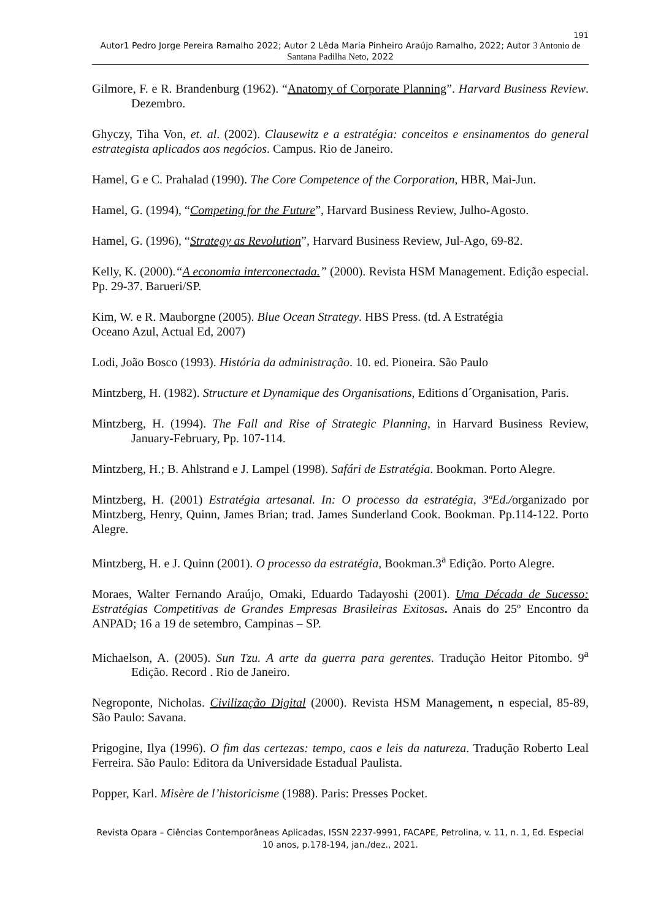191
Autor1 Pedro Jorge Pereira Ramalho 2022; Autor 2 Lêda Maria Pinheiro Araújo Ramalho, 2022; Autor 3 Antonio de Santana Padilha Neto, 2022
Gilmore, F. e R. Brandenburg (1962). “Anatomy of Corporate Planning”. Harvard Business Review. Dezembro.
Ghyczy, Tiha Von, et. al. (2002). Clausewitz e a estratégia: conceitos e ensinamentos do general estrategista aplicados aos negócios. Campus. Rio de Janeiro.
Hamel, G e C. Prahalad (1990). The Core Competence of the Corporation, HBR, Mai-Jun.
Hamel, G. (1994), “Competing for the Future”, Harvard Business Review, Julho-Agosto.
Hamel, G. (1996), “Strategy as Revolution”, Harvard Business Review, Jul-Ago, 69-82.
Kelly, K. (2000).“A economia interconectada.” (2000). Revista HSM Management. Edição especial. Pp. 29-37. Barueri/SP.
Kim, W. e R. Mauborgne (2005). Blue Ocean Strategy. HBS Press. (td. A Estratégia
Oceano Azul, Actual Ed, 2007)
Lodi, João Bosco (1993). História da administração. 10. ed. Pioneira. São Paulo
Mintzberg, H. (1982). Structure et Dynamique des Organisations, Editions d´Organisation, Paris.
Mintzberg, H. (1994). The Fall and Rise of Strategic Planning, in Harvard Business Review, January-February, Pp. 107-114.
Mintzberg, H.; B. Ahlstrand e J. Lampel (1998). Safári de Estratégia. Bookman. Porto Alegre.
Mintzberg, H. (2001) Estratégia artesanal. In: O processo da estratégia, 3ªEd./organizado por Mintzberg, Henry, Quinn, James Brian; trad. James Sunderland Cook. Bookman. Pp.114-122. Porto Alegre.
Mintzberg, H. e J. Quinn (2001). O processo da estratégia, Bookman.3<sup>a</sup> Edição. Porto Alegre.
Moraes, Walter Fernando Araújo, Omaki, Eduardo Tadayoshi (2001). Uma Década de Sucesso: Estratégias Competitivas de Grandes Empresas Brasileiras Exitosas. Anais do 25º Encontro da ANPAD; 16 a 19 de setembro, Campinas – SP.
Michaelson, A. (2005). Sun Tzu. A arte da guerra para gerentes. Tradução Heitor Pitombo. 9<sup>a</sup> Edição. Record . Rio de Janeiro.
Negroponte, Nicholas. Civilização Digital (2000). Revista HSM Management, n especial, 85-89, São Paulo: Savana.
Prigogine, Ilya (1996). O fim das certezas: tempo, caos e leis da natureza. Tradução Roberto Leal Ferreira. São Paulo: Editora da Universidade Estadual Paulista.
Popper, Karl. Misère de l’historicisme (1988). Paris: Presses Pocket.
Revista Opara – Ciências Contemporâneas Aplicadas, ISSN 2237-9991, FACAPE, Petrolina, v. 11, n. 1, Ed. Especial 10 anos, p.178-194, jan./dez., 2021.